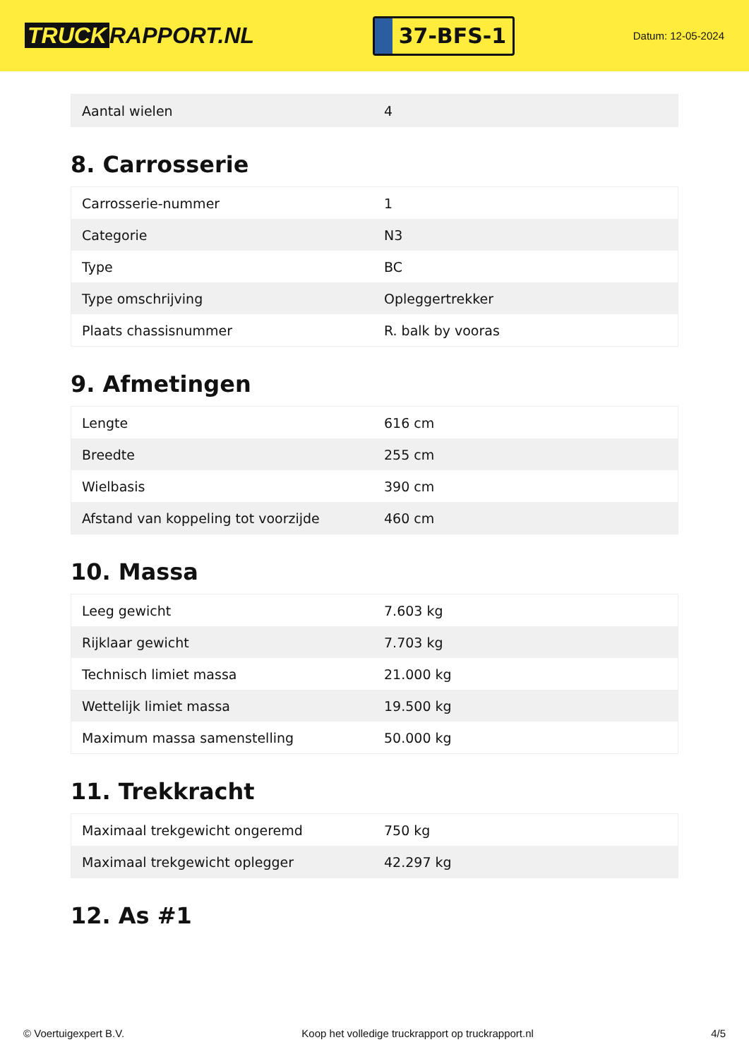TRUCK RAPPORT.NL
37-BFS-1
Datum: 12-05-2024
| Aantal wielen | 4 |
8. Carrosserie
| Carrosserie-nummer | 1 |
| Categorie | N3 |
| Type | BC |
| Type omschrijving | Opleggertrekker |
| Plaats chassisnummer | R. balk by vooras |
9. Afmetingen
| Lengte | 616 cm |
| Breedte | 255 cm |
| Wielbasis | 390 cm |
| Afstand van koppeling tot voorzijde | 460 cm |
10. Massa
| Leeg gewicht | 7.603 kg |
| Rijklaar gewicht | 7.703 kg |
| Technisch limiet massa | 21.000 kg |
| Wettelijk limiet massa | 19.500 kg |
| Maximum massa samenstelling | 50.000 kg |
11. Trekkracht
| Maximaal trekgewicht ongeremd | 750 kg |
| Maximaal trekgewicht oplegger | 42.297 kg |
12. As #1
© Voertuigexpert B.V. Koop het volledige truckrapport op truckrapport.nl 4/5